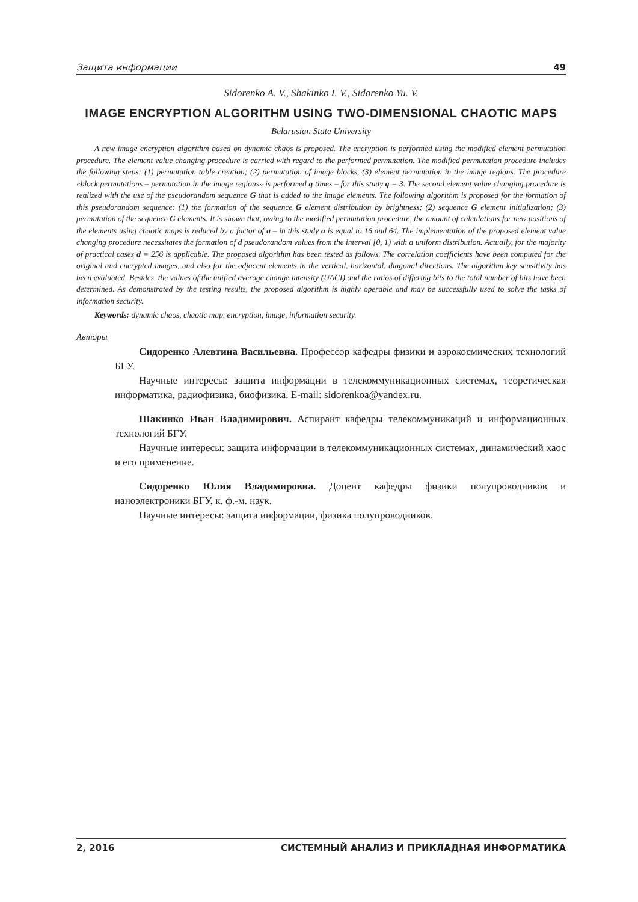Защита информации 49
Sidorenko A. V., Shakinko I. V., Sidorenko Yu. V.
IMAGE ENCRYPTION ALGORITHM USING TWO-DIMENSIONAL CHAOTIC MAPS
Belarusian State University
A new image encryption algorithm based on dynamic chaos is proposed. The encryption is performed using the modified element permutation procedure. The element value changing procedure is carried with regard to the performed permutation. The modified permutation procedure includes the following steps: (1) permutation table creation; (2) permutation of image blocks, (3) element permutation in the image regions. The procedure «block permutations – permutation in the image regions» is performed q times – for this study q = 3. The second element value changing procedure is realized with the use of the pseudorandom sequence G that is added to the image elements. The following algorithm is proposed for the formation of this pseudorandom sequence: (1) the formation of the sequence G element distribution by brightness; (2) sequence G element initialization; (3) permutation of the sequence G elements. It is shown that, owing to the modified permutation procedure, the amount of calculations for new positions of the elements using chaotic maps is reduced by a factor of a – in this study a is equal to 16 and 64. The implementation of the proposed element value changing procedure necessitates the formation of d pseudorandom values from the interval [0, 1) with a uniform distribution. Actually, for the majority of practical cases d = 256 is applicable. The proposed algorithm has been tested as follows. The correlation coefficients have been computed for the original and encrypted images, and also for the adjacent elements in the vertical, horizontal, diagonal directions. The algorithm key sensitivity has been evaluated. Besides, the values of the unified average change intensity (UACI) and the ratios of differing bits to the total number of bits have been determined. As demonstrated by the testing results, the proposed algorithm is highly operable and may be successfully used to solve the tasks of information security.
Keywords: dynamic chaos, chaotic map, encryption, image, information security.
Авторы
Сидоренко Алевтина Васильевна. Профессор кафедры физики и аэрокосмических технологий БГУ.
Научные интересы: защита информации в телекоммуникационных системах, теоретическая информатика, радиофизика, биофизика. E-mail: sidorenkoa@yandex.ru.
Шакинко Иван Владимирович. Аспирант кафедры телекоммуникаций и информационных технологий БГУ.
Научные интересы: защита информации в телекоммуникационных системах, динамический хаос и его применение.
Сидоренко Юлия Владимировна. Доцент кафедры физики полупроводников и наноэлектроники БГУ, к. ф.-м. наук.
Научные интересы: защита информации, физика полупроводников.
2, 2016 СИСТЕМНЫЙ АНАЛИЗ И ПРИКЛАДНАЯ ИНФОРМАТИКА